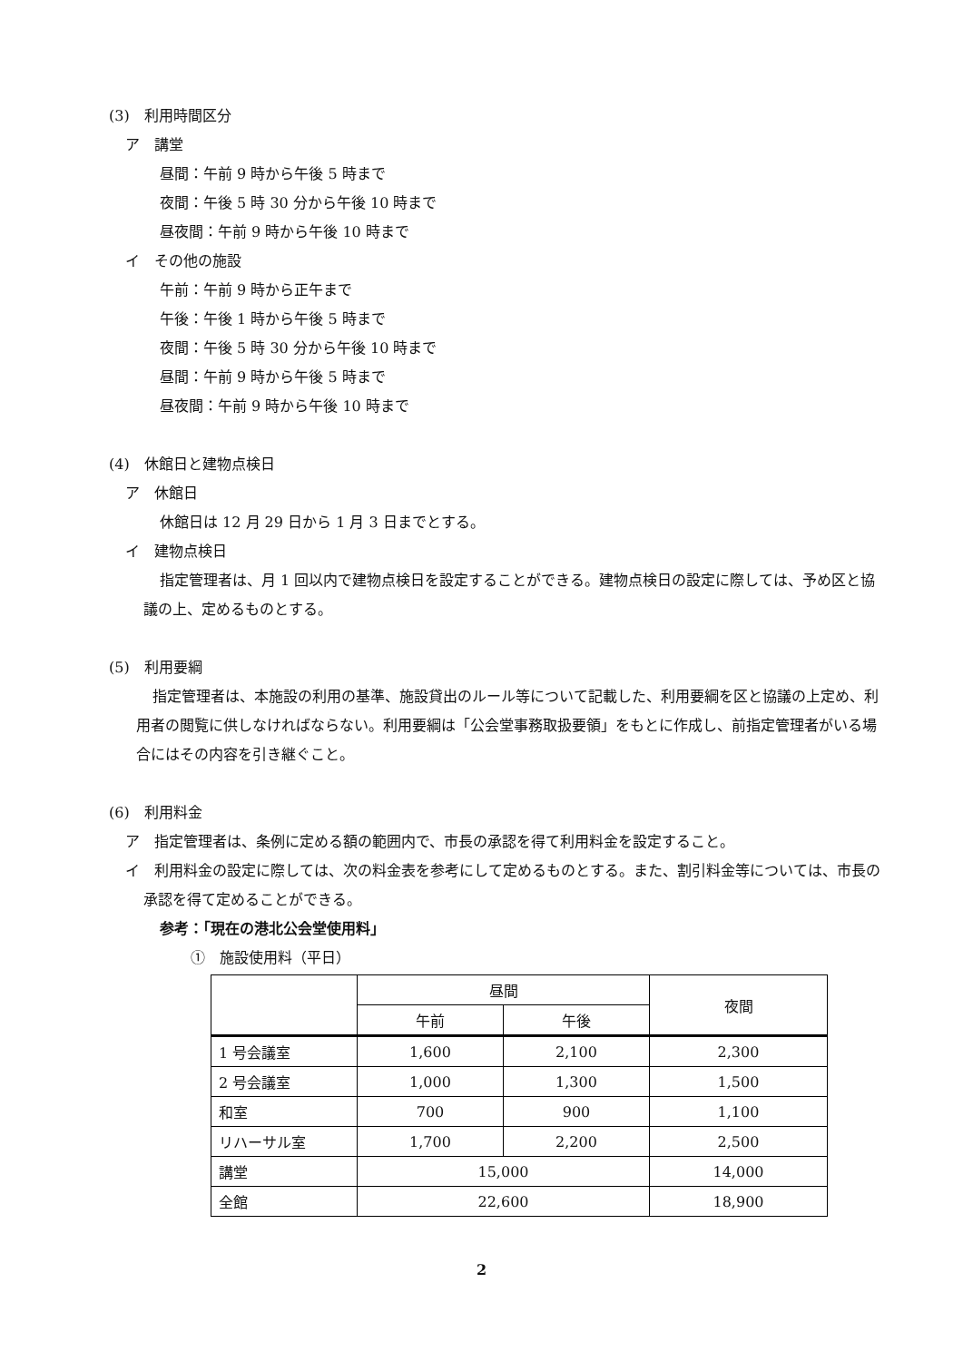(3)　利用時間区分
ア　講堂
昼間：午前 9 時から午後 5 時まで
夜間：午後 5 時 30 分から午後 10 時まで
昼夜間：午前 9 時から午後 10 時まで
イ　その他の施設
午前：午前 9 時から正午まで
午後：午後 1 時から午後 5 時まで
夜間：午後 5 時 30 分から午後 10 時まで
昼間：午前 9 時から午後 5 時まで
昼夜間：午前 9 時から午後 10 時まで
(4)　休館日と建物点検日
ア　休館日
休館日は 12 月 29 日から 1 月 3 日までとする。
イ　建物点検日
指定管理者は、月 1 回以内で建物点検日を設定することができる。建物点検日の設定に際しては、予め区と協議の上、定めるものとする。
(5)　利用要綱
指定管理者は、本施設の利用の基準、施設貸出のルール等について記載した、利用要綱を区と協議の上定め、利用者の閲覧に供しなければならない。利用要綱は「公会堂事務取扱要領」をもとに作成し、前指定管理者がいる場合にはその内容を引き継ぐこと。
(6)　利用料金
ア　指定管理者は、条例に定める額の範囲内で、市長の承認を得て利用料金を設定すること。
イ　利用料金の設定に際しては、次の料金表を参考にして定めるものとする。また、割引料金等については、市長の承認を得て定めることができる。
参考：「現在の港北公会堂使用料」
①　施設使用料（平日）
| | 昼間 | | 夜間 |
| --- | --- | --- | --- |
| | 午前 | 午後 | |
| 1 号会議室 | 1,600 | 2,100 | 2,300 |
| 2 号会議室 | 1,000 | 1,300 | 1,500 |
| 和室 | 700 | 900 | 1,100 |
| リハーサル室 | 1,700 | 2,200 | 2,500 |
| 講堂 | 15,000 | | 14,000 |
| 全館 | 22,600 | | 18,900 |
2